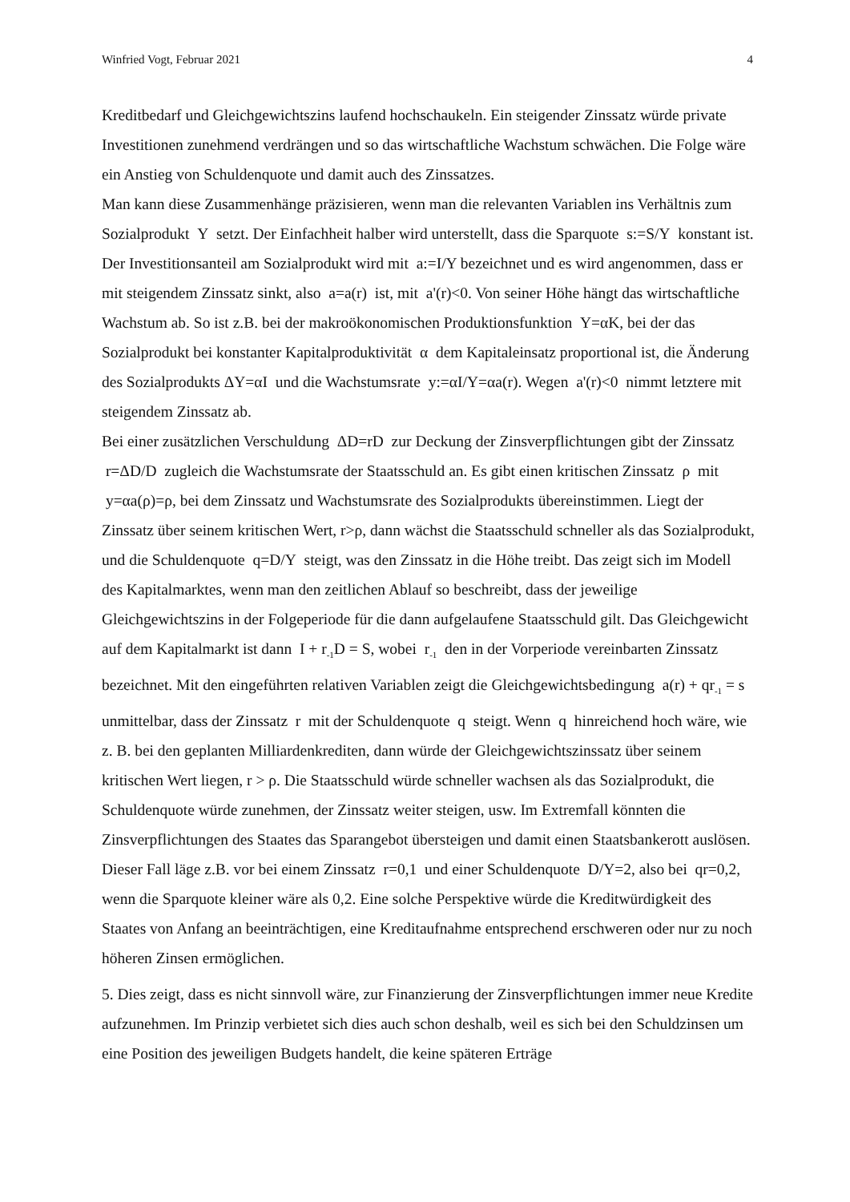Winfried Vogt, Februar 2021 4
Kreditbedarf und Gleichgewichtszins laufend hochschaukeln. Ein steigender Zinssatz würde private Investitionen zunehmend verdrängen und so das wirtschaftliche Wachstum schwächen. Die Folge wäre ein Anstieg von Schuldenquote und damit auch des Zinssatzes.
Man kann diese Zusammenhänge präzisieren, wenn man die relevanten Variablen ins Verhältnis zum Sozialprodukt Y setzt. Der Einfachheit halber wird unterstellt, dass die Sparquote s:=S/Y konstant ist. Der Investitionsanteil am Sozialprodukt wird mit a:=I/Y bezeichnet und es wird angenommen, dass er mit steigendem Zinssatz sinkt, also a=a(r) ist, mit a'(r)<0. Von seiner Höhe hängt das wirtschaftliche Wachstum ab. So ist z.B. bei der makroökonomischen Produktionsfunktion Y=αK, bei der das Sozialprodukt bei konstanter Kapitalproduktivität α dem Kapitaleinsatz proportional ist, die Änderung des Sozialprodukts ΔY=αI und die Wachstumsrate y:=αI/Y=αa(r). Wegen a'(r)<0 nimmt letztere mit steigendem Zinssatz ab.
Bei einer zusätzlichen Verschuldung ΔD=rD zur Deckung der Zinsverpflichtungen gibt der Zinssatz r=ΔD/D zugleich die Wachstumsrate der Staatsschuld an. Es gibt einen kritischen Zinssatz ρ mit y=αa(ρ)=ρ, bei dem Zinssatz und Wachstumsrate des Sozialprodukts übereinstimmen. Liegt der Zinssatz über seinem kritischen Wert, r>ρ, dann wächst die Staatsschuld schneller als das Sozialprodukt, und die Schuldenquote q=D/Y steigt, was den Zinssatz in die Höhe treibt. Das zeigt sich im Modell des Kapitalmarktes, wenn man den zeitlichen Ablauf so beschreibt, dass der jeweilige Gleichgewichtszins in der Folgeperiode für die dann aufgelaufene Staatsschuld gilt. Das Gleichgewicht auf dem Kapitalmarkt ist dann I + r<sub>-1</sub>D = S, wobei r<sub>-1</sub> den in der Vorperiode vereinbarten Zinssatz bezeichnet. Mit den eingeführten relativen Variablen zeigt die Gleichgewichtsbedingung a(r) + qr<sub>-1</sub> = s unmittelbar, dass der Zinssatz r mit der Schuldenquote q steigt. Wenn q hinreichend hoch wäre, wie z. B. bei den geplanten Milliardenkrediten, dann würde der Gleichgewichtszinssatz über seinem kritischen Wert liegen, r > ρ. Die Staatsschuld würde schneller wachsen als das Sozialprodukt, die Schuldenquote würde zunehmen, der Zinssatz weiter steigen, usw. Im Extremfall könnten die Zinsverpflichtungen des Staates das Sparangebot übersteigen und damit einen Staatsbankerott auslösen. Dieser Fall läge z.B. vor bei einem Zinssatz r=0,1 und einer Schuldenquote D/Y=2, also bei qr=0,2, wenn die Sparquote kleiner wäre als 0,2. Eine solche Perspektive würde die Kreditwürdigkeit des Staates von Anfang an beeinträchtigen, eine Kreditaufnahme entsprechend erschweren oder nur zu noch höheren Zinsen ermöglichen.
5. Dies zeigt, dass es nicht sinnvoll wäre, zur Finanzierung der Zinsverpflichtungen immer neue Kredite aufzunehmen. Im Prinzip verbietet sich dies auch schon deshalb, weil es sich bei den Schuldzinsen um eine Position des jeweiligen Budgets handelt, die keine späteren Erträge